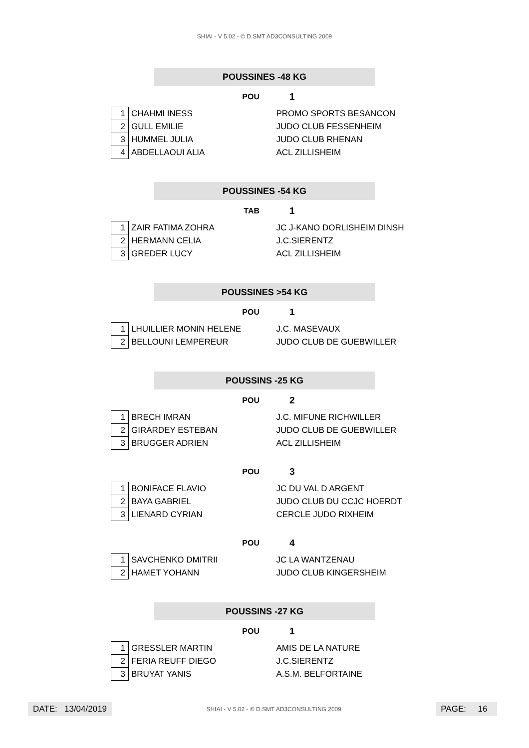SHIAI - V 5.02 - © D.SMT AD3CONSULTING 2009
POUSSINES -48 KG
POU
1
| 1 | CHAHMI INESS | PROMO SPORTS BESANCON |
| 2 | GULL EMILIE | JUDO CLUB FESSENHEIM |
| 3 | HUMMEL JULIA | JUDO CLUB RHENAN |
| 4 | ABDELLAOUI ALIA | ACL ZILLISHEIM |
POUSSINES -54 KG
TAB
1
| 1 | ZAIR FATIMA ZOHRA | JC J-KANO DORLISHEIM DINSH |
| 2 | HERMANN CELIA | J.C.SIERENTZ |
| 3 | GREDER LUCY | ACL ZILLISHEIM |
POUSSINES >54 KG
POU
1
| 1 | LHUILLIER MONIN HELENE | J.C. MASEVAUX |
| 2 | BELLOUNI LEMPEREUR | JUDO CLUB DE GUEBWILLER |
POUSSINS -25 KG
POU
2
| 1 | BRECH IMRAN | J.C. MIFUNE RICHWILLER |
| 2 | GIRARDEY ESTEBAN | JUDO CLUB DE GUEBWILLER |
| 3 | BRUGGER ADRIEN | ACL ZILLISHEIM |
POU
3
| 1 | BONIFACE FLAVIO | JC DU VAL D ARGENT |
| 2 | BAYA GABRIEL | JUDO CLUB DU CCJC HOERDT |
| 3 | LIENARD CYRIAN | CERCLE JUDO RIXHEIM |
POU
4
| 1 | SAVCHENKO DMITRII | JC LA WANTZENAU |
| 2 | HAMET YOHANN | JUDO CLUB KINGERSHEIM |
POUSSINS -27 KG
POU
1
| 1 | GRESSLER MARTIN | AMIS DE LA NATURE |
| 2 | FERIA REUFF DIEGO | J.C.SIERENTZ |
| 3 | BRUYAT YANIS | A.S.M. BELFORTAINE |
DATE: 13/04/2019
SHIAI - V 5.02 - © D.SMT AD3CONSULTING 2009
PAGE: 16